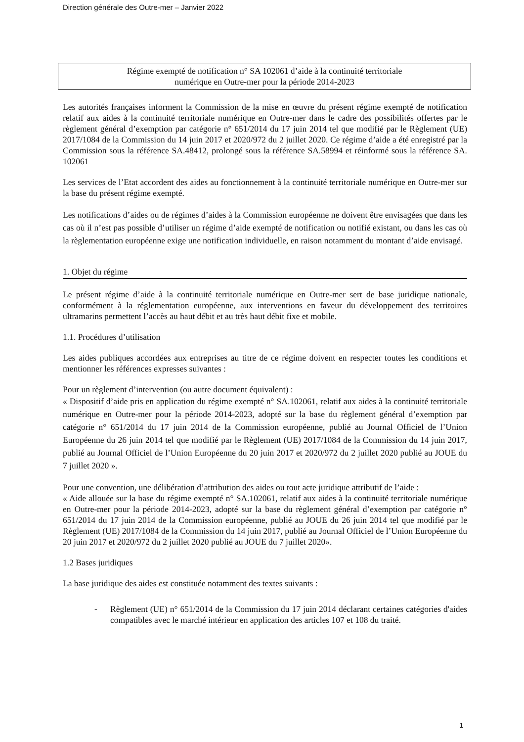Direction générale des Outre-mer – Janvier 2022
Régime exempté de notification n° SA 102061 d’aide à la continuité territoriale
numérique en Outre-mer pour la période 2014-2023
Les autorités françaises informent la Commission de la mise en œuvre du présent régime exempté de notification relatif aux aides à la continuité territoriale numérique en Outre-mer dans le cadre des possibilités offertes par le règlement général d’exemption par catégorie n° 651/2014 du 17 juin 2014 tel que modifié par le Règlement (UE) 2017/1084 de la Commission du 14 juin 2017 et 2020/972 du 2 juillet 2020. Ce régime d’aide a été enregistré par la Commission sous la référence SA.48412, prolongé sous la référence SA.58994 et réinformé sous la référence SA. 102061
Les services de l’Etat accordent des aides au fonctionnement à la continuité territoriale numérique en Outre-mer sur la base du présent régime exempté.
Les notifications d’aides ou de régimes d’aides à la Commission européenne ne doivent être envisagées que dans les cas où il n’est pas possible d’utiliser un régime d’aide exempté de notification ou notifié existant, ou dans les cas où la règlementation européenne exige une notification individuelle, en raison notamment du montant d’aide envisagé.
1. Objet du régime
Le présent régime d’aide à la continuité territoriale numérique en Outre-mer sert de base juridique nationale, conformément à la réglementation européenne, aux interventions en faveur du développement des territoires ultramarins permettent l’accès au haut débit et au très haut débit fixe et mobile.
1.1. Procédures d’utilisation
Les aides publiques accordées aux entreprises au titre de ce régime doivent en respecter toutes les conditions et mentionner les références expresses suivantes :
Pour un règlement d’intervention (ou autre document équivalent) :
« Dispositif d’aide pris en application du régime exempté n° SA.102061, relatif aux aides à la continuité territoriale numérique en Outre-mer pour la période 2014-2023, adopté sur la base du règlement général d’exemption par catégorie n° 651/2014 du 17 juin 2014 de la Commission européenne, publié au Journal Officiel de l’Union Européenne du 26 juin 2014 tel que modifié par le Règlement (UE) 2017/1084 de la Commission du 14 juin 2017, publié au Journal Officiel de l’Union Européenne du 20 juin 2017 et 2020/972 du 2 juillet 2020 publié au JOUE du 7 juillet 2020 ».
Pour une convention, une délibération d’attribution des aides ou tout acte juridique attributif de l’aide :
« Aide allouée sur la base du régime exempté n° SA.102061, relatif aux aides à la continuité territoriale numérique en Outre-mer pour la période 2014-2023, adopté sur la base du règlement général d’exemption par catégorie n° 651/2014 du 17 juin 2014 de la Commission européenne, publié au JOUE du 26 juin 2014 tel que modifié par le Règlement (UE) 2017/1084 de la Commission du 14 juin 2017, publié au Journal Officiel de l’Union Européenne du 20 juin 2017 et 2020/972 du 2 juillet 2020 publié au JOUE du 7 juillet 2020».
1.2 Bases juridiques
La base juridique des aides est constituée notamment des textes suivants :
-
Règlement (UE) n° 651/2014 de la Commission du 17 juin 2014 déclarant certaines catégories d'aides compatibles avec le marché intérieur en application des articles 107 et 108 du traité.
1